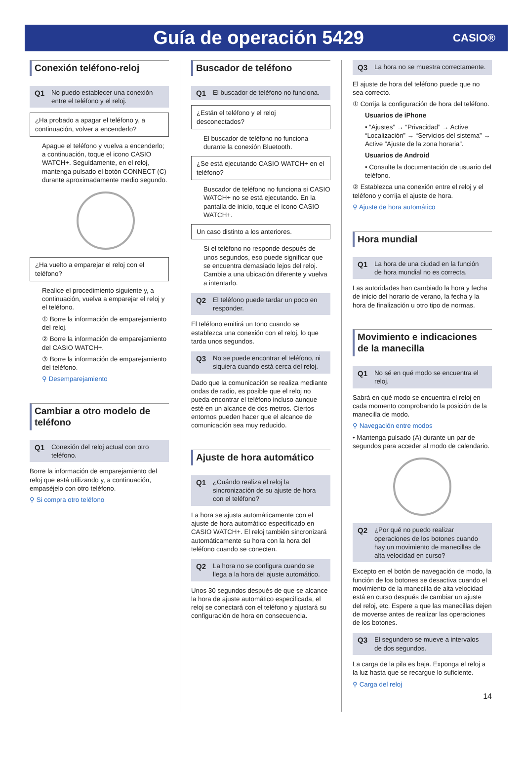Guía de operación 5429
CASIO®
Conexión teléfono-reloj
Q1 No puedo establecer una conexión entre el teléfono y el reloj.
¿Ha probado a apagar el teléfono y, a continuación, volver a encenderlo?
Apague el teléfono y vuelva a encenderlo; a continuación, toque el icono CASIO WATCH+. Seguidamente, en el reloj, mantenga pulsado el botón CONNECT (C) durante aproximadamente medio segundo.
¿Ha vuelto a emparejar el reloj con el teléfono?
Realice el procedimiento siguiente y, a continuación, vuelva a emparejar el reloj y el teléfono.
① Borre la información de emparejamiento del reloj.
② Borre la información de emparejamiento del CASIO WATCH+.
③ Borre la información de emparejamiento del teléfono.
⚲ Desemparejamiento
Cambiar a otro modelo de teléfono
Q1 Conexión del reloj actual con otro teléfono.
Borre la información de emparejamiento del reloj que está utilizando y, a continuación, empaséjelo con otro teléfono.
⚲ Si compra otro teléfono
Buscador de teléfono
Q1 El buscador de teléfono no funciona.
¿Están el teléfono y el reloj desconectados?
El buscador de teléfono no funciona durante la conexión Bluetooth.
¿Se está ejecutando CASIO WATCH+ en el teléfono?
Buscador de teléfono no funciona si CASIO WATCH+ no se está ejecutando. En la pantalla de inicio, toque el icono CASIO WATCH+.
Un caso distinto a los anteriores.
Si el teléfono no responde después de unos segundos, eso puede significar que se encuentra demasiado lejos del reloj. Cambie a una ubicación diferente y vuelva a intentarlo.
Q2 El teléfono puede tardar un poco en responder.
El teléfono emitirá un tono cuando se establezca una conexión con el reloj, lo que tarda unos segundos.
Q3 No se puede encontrar el teléfono, ni siquiera cuando está cerca del reloj.
Dado que la comunicación se realiza mediante ondas de radio, es posible que el reloj no pueda encontrar el teléfono incluso aunque esté en un alcance de dos metros. Ciertos entornos pueden hacer que el alcance de comunicación sea muy reducido.
Ajuste de hora automático
Q1 ¿Cuándo realiza el reloj la sincronización de su ajuste de hora con el teléfono?
La hora se ajusta automáticamente con el ajuste de hora automático especificado en CASIO WATCH+. El reloj también sincronizará automáticamente su hora con la hora del teléfono cuando se conecten.
Q2 La hora no se configura cuando se llega a la hora del ajuste automático.
Unos 30 segundos después de que se alcance la hora de ajuste automático especificada, el reloj se conectará con el teléfono y ajustará su configuración de hora en consecuencia.
Q3 La hora no se muestra correctamente.
El ajuste de hora del teléfono puede que no sea correcto.
① Corrija la configuración de hora del teléfono.
Usuarios de iPhone
• “Ajustes” → “Privacidad” → Active “Localización” → “Servicios del sistema” → Active “Ajuste de la zona horaria”.
Usuarios de Android
• Consulte la documentación de usuario del teléfono.
② Establezca una conexión entre el reloj y el teléfono y corrija el ajuste de hora.
⚲ Ajuste de hora automático
Hora mundial
Q1 La hora de una ciudad en la función de hora mundial no es correcta.
Las autoridades han cambiado la hora y fecha de inicio del horario de verano, la fecha y la hora de finalización u otro tipo de normas.
Movimiento e indicaciones de la manecilla
Q1 No sé en qué modo se encuentra el reloj.
Sabrá en qué modo se encuentra el reloj en cada momento comprobando la posición de la manecilla de modo.
⚲ Navegación entre modos
• Mantenga pulsado (A) durante un par de segundos para acceder al modo de calendario.
Q2 ¿Por qué no puedo realizar operaciones de los botones cuando hay un movimiento de manecillas de alta velocidad en curso?
Excepto en el botón de navegación de modo, la función de los botones se desactiva cuando el movimiento de la manecilla de alta velocidad está en curso después de cambiar un ajuste del reloj, etc. Espere a que las manecillas dejen de moverse antes de realizar las operaciones de los botones.
Q3 El segundero se mueve a intervalos de dos segundos.
La carga de la pila es baja. Exponga el reloj a la luz hasta que se recargue lo suficiente.
⚲ Carga del reloj
14